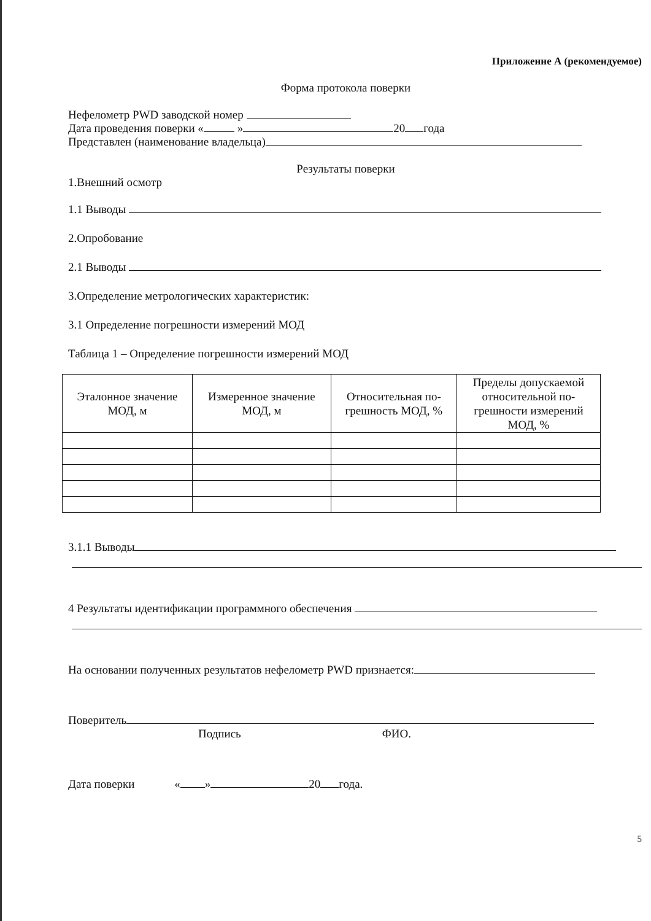Приложенне А (рекомендуемое)
Форма протокола поверки
Нефелометр PWD заводской номер
Дата проведения поверки « » 20 года
Представлен (наименование владельца)
Результаты поверки
1.Внешний осмотр
1.1 Выводы
2.Опробование
2.1 Выводы
3.Определение метрологических характеристик:
3.1 Определение погрешности измерений МОД
Таблица 1 – Определение погрешности измерений МОД
| Эталонное значение МОД, м | Измеренное значение МОД, м | Относительная по- грешность МОД, % | Пределы допускаемой относительной по- грешности измерений МОД, % |
3.1.1 Выводы
4 Результаты идентификации программного обеспечения
На основании полученных результатов нефелометр PWD признается:
Поверитель
Подпись ФИО.
Дата поверки « » 20 года.
5